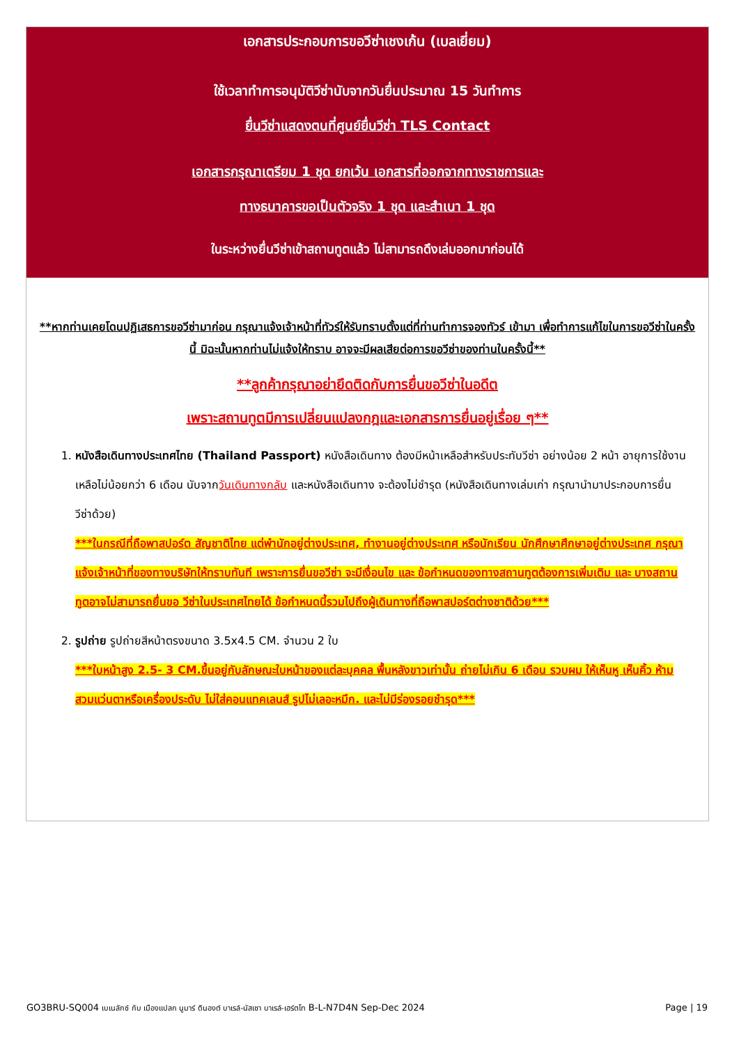เอกสารประกอบการขอวีซ่าเชงเก้น (เบลเยี่ยม)
ใช้เวลาทำการอนุมัติวีซ่านับจากวันยื่นประมาณ 15 วันทำการ
ยื่นวีซ่าแสดงตนที่ศูนย์ยื่นวีซ่า TLS Contact
เอกสารกรุณาเตรียม 1 ชุด ยกเว้น เอกสารที่ออกจากทางราชการและ
ทางธนาคารขอเป็นตัวจริง 1 ชุด และสำเนา 1 ชุด
ในระหว่างยื่นวีซ่าเข้าสถานทูตแล้ว ไม่สามารถดึงเล่มออกมาก่อนได้
**หากท่านเคยโดนปฏิเสธการขอวีซ่ามาก่อน กรุณาแจ้งเจ้าหน้าที่ทัวร์ให้รับทราบตั้งแต่ที่ท่านทำการจองทัวร์ เข้ามา เพื่อทำการแก้ไขในการขอวีซ่าในครั้งนี้ มิฉะนั้นหากท่านไม่แจ้งให้ทราบ อาจจะมีผลเสียต่อการขอวีซ่าของท่านในครั้งนี้**
**ลูกค้ากรุณาอย่ายึดติดกับการยื่นขอวีซ่าในอดีต
เพราะสถานทูตมีการเปลี่ยนแปลงกฎและเอกสารการยื่นอยู่เรื่อย ๆ**
1. หนังสือเดินทางประเทศไทย (Thailand Passport) หนังสือเดินทาง ต้องมีหน้าเหลือสำหรับประทับวีซ่า อย่างน้อย 2 หน้า อายุการใช้งานเหลือไม่น้อยกว่า 6 เดือน นับจากวันเดินทางกลับ และหนังสือเดินทาง จะต้องไม่ชำรุด (หนังสือเดินทางเล่มเก่า กรุณานำมาประกอบการยื่นวีซ่าด้วย)
***ในกรณีที่ถือพาสปอร์ต สัญชาติไทย แต่พำนักอยู่ต่างประเทศ, ทำงานอยู่ต่างประเทศ หรือนักเรียน นักศึกษาศึกษาอยู่ต่างประเทศ กรุณาแจ้งเจ้าหน้าที่ของทางบริษัทให้ทราบทันที เพราะการยื่นขอวีซ่า จะมีเงื่อนไข และ ข้อกำหนดของทางสถานทูตต้องการเพิ่มเติม และ บางสถานทูตอาจไม่สามารถยื่นขอ วีซ่าในประเทศไทยได้ ข้อกำหนดนี้รวมไปถึงผู้เดินทางที่ถือพาสปอร์ตต่างชาติด้วย***
2. รูปถ่าย รูปถ่ายสีหน้าตรงขนาด 3.5x4.5 CM. จำนวน 2 ใบ
***ใบหน้าสูง 2.5- 3 CM.ขึ้นอยู่กับลักษณะใบหน้าของแต่ละบุคคล พื้นหลังขาวเท่านั้น ถ่ายไม่เกิน 6 เดือน รวบผม ให้เห็นหู เห็นคิ้ว ห้ามสวมแว่นตาหรือเครื่องประดับ ไม่ใส่คอนแทคเลนส์ รูปไม่เลอะหมึก. และไม่มีร่องรอยชำรุด***
GO3BRU-SQ004 เบเนลักซ์ กับ เมืองแปลก นูมาร์ ดินองต์ บาเรล์-นัสเซา บาเรล์-เฮร์ตโท B-L-N7D4N Sep-Dec 2024 Page | 19